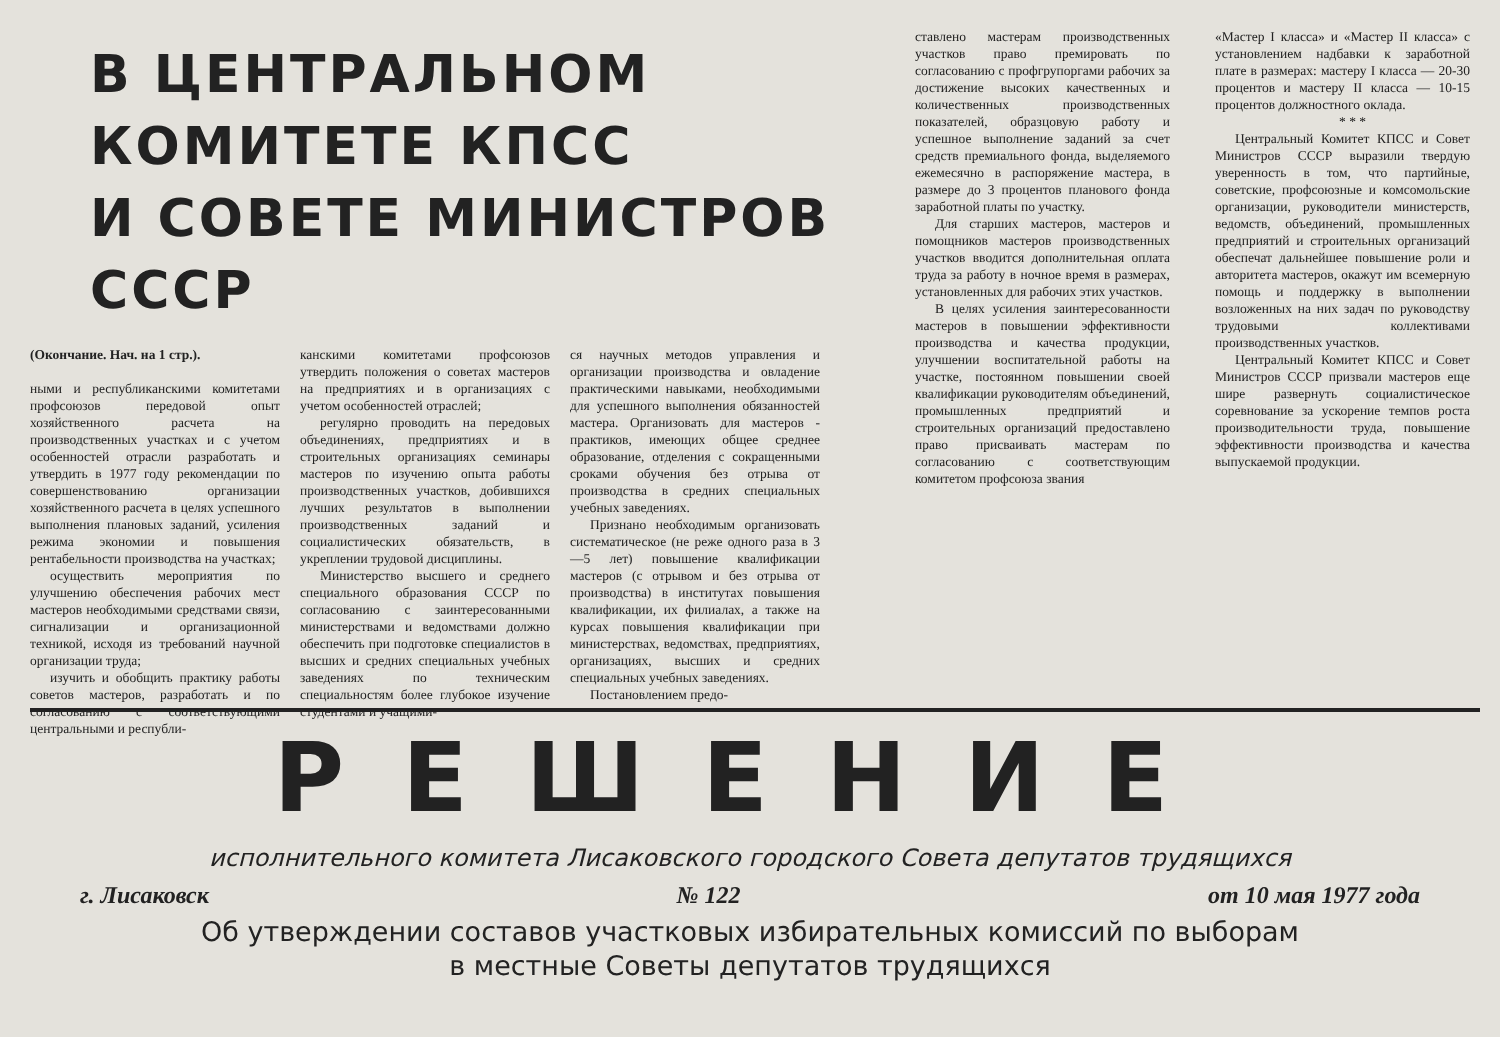В ЦЕНТРАЛЬНОМ КОМИТЕТЕ КПСС
И СОВЕТЕ МИНИСТРОВ СССР
(Окончание. Нач. на 1 стр.).
ными и республиканскими комитетами профсоюзов передовой опыт хозяйственного расчета на производственных участках и с учетом особенностей отрасли разработать и утвердить в 1977 году рекомендации по совершенствованию организации хозяйственного расчета в целях успешного выполнения плановых заданий, усиления режима экономии и повышения рентабельности производства на участках;
осуществить мероприятия по улучшению обеспечения рабочих мест мастеров необходимыми средствами связи, сигнализации и организационной техникой, исходя из требований научной организации труда;
изучить и обобщить практику работы советов мастеров, разработать и по согласованию с соответствующими центральными и республи-
канскими комитетами профсоюзов утвердить положения о советах мастеров на предприятиях и в организациях с учетом особенностей отраслей;
регулярно проводить на передовых объединениях, предприятиях и в строительных организациях семинары мастеров по изучению опыта работы производственных участков, добившихся лучших результатов в выполнении производственных заданий и социалистических обязательств, в укреплении трудовой дисциплины.
Министерство высшего и среднего специального образования СССР по согласованию с заинтересованными министерствами и ведомствами должно обеспечить при подготовке специалистов в высших и средних специальных учебных заведениях по техническим специальностям более глубокое изучение студентами и учащими-
ся научных методов управления и организации производства и овладение практическими навыками, необходимыми для успешного выполнения обязанностей мастера. Организовать для мастеров - практиков, имеющих общее среднее образование, отделения с сокращенными сроками обучения без отрыва от производства в средних специальных учебных заведениях.
Признано необходимым организовать систематическое (не реже одного раза в 3—5 лет) повышение квалификации мастеров (с отрывом и без отрыва от производства) в институтах повышения квалификации, их филиалах, а также на курсах повышения квалификации при министерствах, ведомствах, предприятиях, организациях, высших и средних специальных учебных заведениях.
Постановлением предо-
ставлено мастерам производственных участков право премировать по согласованию с профгрупоргами рабочих за достижение высоких качественных и количественных производственных показателей, образцовую работу и успешное выполнение заданий за счет средств премиального фонда, выделяемого ежемесячно в распоряжение мастера, в размере до 3 процентов планового фонда заработной платы по участку.
Для старших мастеров, мастеров и помощников мастеров производственных участков вводится дополнительная оплата труда за работу в ночное время в размерах, установленных для рабочих этих участков.
В целях усиления заинтересованности мастеров в повышении эффективности производства и качества продукции, улучшении воспитательной работы на участке, постоянном повышении своей квалификации руководителям объединений, промышленных предприятий и строительных организаций предоставлено право присваивать мастерам по согласованию с соответствующим комитетом профсоюза звания
«Мастер I класса» и «Мастер II класса» с установлением надбавки к заработной плате в размерах: мастеру I класса — 20-30 процентов и мастеру II класса — 10-15 процентов должностного оклада.
* * *
Центральный Комитет КПСС и Совет Министров СССР выразили твердую уверенность в том, что партийные, советские, профсоюзные и комсомольские организации, руководители министерств, ведомств, объединений, промышленных предприятий и строительных организаций обеспечат дальнейшее повышение роли и авторитета мастеров, окажут им всемерную помощь и поддержку в выполнении возложенных на них задач по руководству трудовыми коллективами производственных участков.
Центральный Комитет КПСС и Совет Министров СССР призвали мастеров еще шире развернуть социалистическое соревнование за ускорение темпов роста производительности труда, повышение эффективности производства и качества выпускаемой продукции.
РЕШЕНИЕ
исполнительного комитета Лисаковского городского Совета депутатов трудящихся
г. Лисаковск № 122 от 10 мая 1977 года
Об утверждении составов участковых избирательных комиссий по выборам
в местные Советы депутатов трудящихся